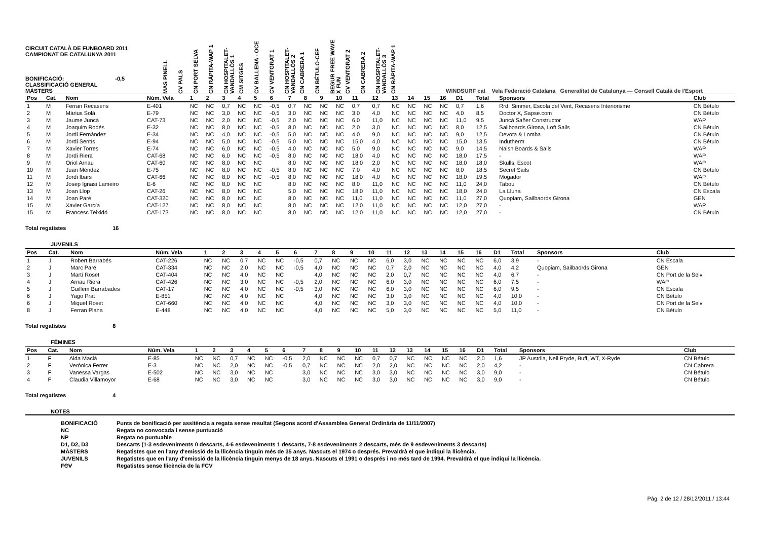CIRCUIT CATALÀ DE FUNBOARD 2011
CAMPIONAT DE CATALUNYA 2011
BONIFICACIÓ: -0,5
CLASSIFICACIÓ GENERAL
MÀSTERS
MAS PINELL
CV PALS
CN PORT SELVA
CN RÀPITA-WAP 1
CN HOSPITALET-VANDALLÒS 1
CM SITGES
CV BALLENA - OCE
CV VENTGRAT 1
CN HOSPITALET-VANDALLÒS 2
CN CABRERA 1
CN BÉTULO-CEF
BEGUR FREE WAVE X FUN
CV VENTGRAT 2
CN CABRERA 2
CN HOSPITALET-VANDALLÒS 3
CN RÀPITA-WAP 1
WINDSURF cat Vela Federació Catalana Generalitat de Catalunya — Consell Català de l'Esport
| Pos | Cat. | Nom | Núm. Vela | 1 | 2 | 3 | 4 | 5 | 6 | 7 | 8 | 9 | 10 | 11 | 12 | 13 | 14 | 15 | 16 | D1 | Total | Sponsors | Club |
| --- | --- | --- | --- | --- | --- | --- | --- | --- | --- | --- | --- | --- | --- | --- | --- | --- | --- | --- | --- | --- | --- | --- | --- |
| 1 | M | Ferran Recasens | E-401 | NC | NC | 0,7 | NC | NC | -0,5 | 0,7 | NC | NC | NC | 0,7 | 0,7 | NC | NC | NC | NC | 0,7 | 1,6 | Rrd, Simmer, Escola del Vent, Recasens Interiorisme | CN Bétulo |
| 2 | M | Màrius Solà | E-79 | NC | NC | 3,0 | NC | NC | -0,5 | 3,0 | NC | NC | NC | 3,0 | 4,0 | NC | NC | NC | NC | 4,0 | 8,5 | Doctor X, Sapse.com | CN Bétulo |
| 3 | M | Jaume Juncà | CAT-73 | NC | NC | 2,0 | NC | NC | -0,5 | 2,0 | NC | NC | NC | 6,0 | 11,0 | NC | NC | NC | NC | 11,0 | 9,5 | Juncà Sañer Constructor | WAP |
| 4 | M | Joaquim Rodés | E-32 | NC | NC | 8,0 | NC | NC | -0,5 | 8,0 | NC | NC | NC | 2,0 | 3,0 | NC | NC | NC | NC | 8,0 | 12,5 | Sailboards Girona, Loft Sails | CN Bétulo |
| 5 | M | Jordi Fernández | E-34 | NC | NC | 4,0 | NC | NC | -0,5 | 5,0 | NC | NC | NC | 4,0 | 9,0 | NC | NC | NC | NC | 9,0 | 12,5 | Devota & Lomba | CN Bétulo |
| 6 | M | Jordi Sentís | E-94 | NC | NC | 5,0 | NC | NC | -0,5 | 5,0 | NC | NC | NC | 15,0 | 4,0 | NC | NC | NC | NC | 15,0 | 13,5 | Indutherm | CN Bétulo |
| 7 | M | Xavier Torres | E-74 | NC | NC | 6,0 | NC | NC | -0,5 | 4,0 | NC | NC | NC | 5,0 | 9,0 | NC | NC | NC | NC | 9,0 | 14,5 | Naish Boards & Sails | WAP |
| 8 | M | Jordi Riera | CAT-68 | NC | NC | 6,0 | NC | NC | -0,5 | 8,0 | NC | NC | NC | 18,0 | 4,0 | NC | NC | NC | NC | 18,0 | 17,5 | - | WAP |
| 9 | M | Oriol Arnau | CAT-60 | NC | NC | 8,0 | NC | NC | | 8,0 | NC | NC | NC | 18,0 | 2,0 | NC | NC | NC | NC | 18,0 | 18,0 | Skulls, Escot | WAP |
| 10 | M | Juan Méndez | E-75 | NC | NC | 8,0 | NC | NC | -0,5 | 8,0 | NC | NC | NC | 7,0 | 4,0 | NC | NC | NC | NC | 8,0 | 18,5 | Secret Sails | CN Bétulo |
| 11 | M | Jordi Ibars | CAT-66 | NC | NC | 8,0 | NC | NC | -0,5 | 8,0 | NC | NC | NC | 18,0 | 4,0 | NC | NC | NC | NC | 18,0 | 19,5 | Mogador | WAP |
| 12 | M | Josep Ignasi Lameiro | E-6 | NC | NC | 8,0 | NC | NC | | 8,0 | NC | NC | NC | 8,0 | 11,0 | NC | NC | NC | NC | 11,0 | 24,0 | Tabou | CN Bétulo |
| 13 | M | Joan Llop | CAT-26 | NC | NC | 8,0 | NC | NC | | 5,0 | NC | NC | NC | 18,0 | 11,0 | NC | NC | NC | NC | 18,0 | 24,0 | La Lluna | CN Escala |
| 14 | M | Joan Paré | CAT-320 | NC | NC | 8,0 | NC | NC | | 8,0 | NC | NC | NC | 11,0 | 11,0 | NC | NC | NC | NC | 11,0 | 27,0 | Quopiam, Sailbaords Girona | GEN |
| 15 | M | Xavier García | CAT-127 | NC | NC | 8,0 | NC | NC | | 8,0 | NC | NC | NC | 12,0 | 11,0 | NC | NC | NC | NC | 12,0 | 27,0 | - | WAP |
| 15 | M | Francesc Teixidó | CAT-173 | NC | NC | 8,0 | NC | NC | | 8,0 | NC | NC | NC | 12,0 | 11,0 | NC | NC | NC | NC | 12,0 | 27,0 | - | CN Bétulo |
Total regatistes 16
JUVENILS
| Pos | Cat. | Nom | Núm. Vela | 1 | 2 | 3 | 4 | 5 | 6 | 7 | 8 | 9 | 10 | 11 | 12 | 13 | 14 | 15 | 16 | D1 | Total | Sponsors | Club |
| --- | --- | --- | --- | --- | --- | --- | --- | --- | --- | --- | --- | --- | --- | --- | --- | --- | --- | --- | --- | --- | --- | --- | --- |
| 1 | J | Robert Barrabés | CAT-226 | NC | NC | 0,7 | NC | NC | -0,5 | 0,7 | NC | NC | NC | 6,0 | 3,0 | NC | NC | NC | NC | 6,0 | 3,9 | - | CN Escala |
| 2 | J | Marc Paré | CAT-334 | NC | NC | 2,0 | NC | NC | -0,5 | 4,0 | NC | NC | NC | 0,7 | 2,0 | NC | NC | NC | NC | 4,0 | 4,2 | Quopiam, Sailbaords Girona | GEN |
| 3 | J | Martí Roset | CAT-404 | NC | NC | 4,0 | NC | NC | | 4,0 | NC | NC | NC | 2,0 | 0,7 | NC | NC | NC | NC | 4,0 | 6,7 | - | CN Port de la Selv |
| 4 | J | Arnau Riera | CAT-426 | NC | NC | 3,0 | NC | NC | -0,5 | 2,0 | NC | NC | NC | 6,0 | 3,0 | NC | NC | NC | NC | 6,0 | 7,5 | - | WAP |
| 5 | J | Guillem Barrabades | CAT-17 | NC | NC | 4,0 | NC | NC | -0,5 | 3,0 | NC | NC | NC | 6,0 | 3,0 | NC | NC | NC | NC | 6,0 | 9,5 | - | CN Escala |
| 6 | J | Yago Prat | E-851 | NC | NC | 4,0 | NC | NC | | 4,0 | NC | NC | NC | 3,0 | 3,0 | NC | NC | NC | NC | 4,0 | 10,0 | - | CN Bétulo |
| 6 | J | Miquel Roset | CAT-660 | NC | NC | 4,0 | NC | NC | | 4,0 | NC | NC | NC | 3,0 | 3,0 | NC | NC | NC | NC | 4,0 | 10,0 | - | CN Port de la Selv |
| 8 | J | Ferran Plana | E-448 | NC | NC | 4,0 | NC | NC | | 4,0 | NC | NC | NC | 5,0 | 3,0 | NC | NC | NC | NC | 5,0 | 11,0 | - | CN Bétulo |
Total regatistes 8
FÈMINES
| Pos | Cat. | Nom | Núm. Vela | 1 | 2 | 3 | 4 | 5 | 6 | 7 | 8 | 9 | 10 | 11 | 12 | 13 | 14 | 15 | 16 | D1 | Total | Sponsors | Club |
| --- | --- | --- | --- | --- | --- | --- | --- | --- | --- | --- | --- | --- | --- | --- | --- | --- | --- | --- | --- | --- | --- | --- | --- |
| 1 | F | Aida Macià | E-85 | NC | NC | 0,7 | NC | NC | -0,5 | 2,0 | NC | NC | NC | 0,7 | 0,7 | NC | NC | NC | NC | 2,0 | 1,6 | JP Austrlia, Neil Pryde, Buff, WT, X-Ryde | CN Bétulo |
| 2 | F | Verónica Ferrer | E-3 | NC | NC | 2,0 | NC | NC | -0,5 | 0,7 | NC | NC | NC | 2,0 | 2,0 | NC | NC | NC | NC | 2,0 | 4,2 | - | CN Cabrera |
| 3 | F | Vanessa Vargas | E-502 | NC | NC | 3,0 | NC | NC | | 3,0 | NC | NC | NC | 3,0 | 3,0 | NC | NC | NC | NC | 3,0 | 9,0 | - | CN Bétulo |
| 4 | F | Claudia Villamoyor | E-68 | NC | NC | 3,0 | NC | NC | | 3,0 | NC | NC | NC | 3,0 | 3,0 | NC | NC | NC | NC | 3,0 | 9,0 | - | CN Bétulo |
Total regatistes 4
NOTES
| BONIFICACIÓ | Punts de bonificació per assitència a regata sense resultat (Segons acord d'Assamblea General Ordinària de 11/11/2007) |
| NC | Regata no convocada i sense puntuació |
| NP | Regata no puntuable |
| D1, D2, D3 | Descarts (1-3 esdeveniments 0 descarts, 4-6 esdeveniments 1 descarts, 7-8 esdeveniments 2 descarts, més de 9 esdeveniments 3 descarts) |
| MÀSTERS | Regatistes que en l'any d'emissió de la llicència tinguin més de 35 anys. Nascuts el 1974 o després. Prevaldrà el que indiqui la llicència. |
| JUVENILS | Regatistes que en l'any d'emissió de la llicència tinguin menys de 18 anys. Nascuts el 1991 o després i no més tard de 1994. Prevaldrà el que indiqui la llicència. |
| FCV | Regatistes sense llicència de la FCV |
Pàg. 2 de 12 / 28/12/2011 / 13:44